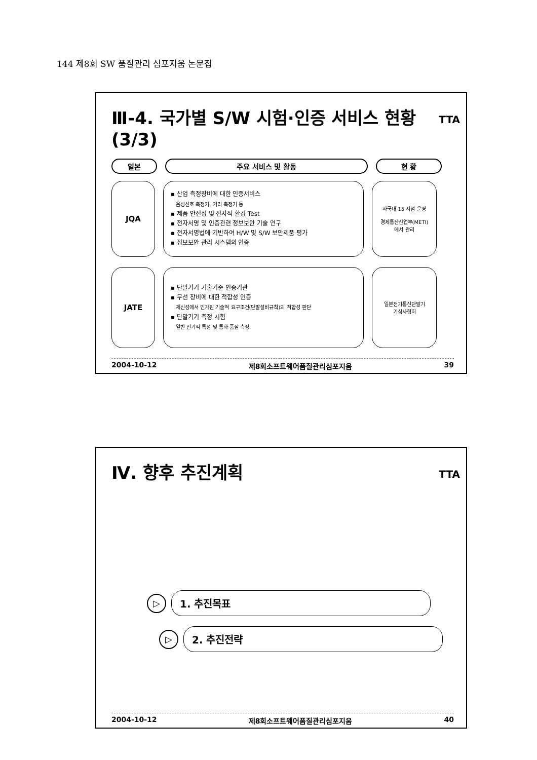144 제8회 SW 품질관리 심포지움 논문집
TTA
Ⅲ-4. 국가별 S/W 시험·인증 서비스 현황 (3/3)
일본 주요 서비스 및 활동 현 황
JQA
▪ 산업 측정장비에 대한 인증서비스
음성신호 측정기, 거리 측정기 등
▪ 제품 안전성 및 전자적 환경 Test
▪ 전자서명 및 인증관련 정보보안 기술 연구
▪ 전자서명법에 기반하여 H/W 및 S/W 보안제품 평가
▪ 정보보안 관리 시스템의 인증
자국내 15 지점 운영
경제통산산업부(METI)
에서 관리
JATE
▪ 단말기기 기술기준 인증기관
▪ 무선 장비에 대한 적합성 인증
체신성에서 인가된 기술적 요구조건(단말설비규칙)의 적합성 판단
▪ 단말기기 측정 시험
일반 전기적 특성 및 통화 품질 측정
일본전기통신단말기
기심사협회
2004-10-12 제8회소프트웨어품질관리심포지움 39
TTA
Ⅳ. 향후 추진계획
▷
1. 추진목표
▷
2. 추진전략
2004-10-12 제8회소프트웨어품질관리심포지움 40